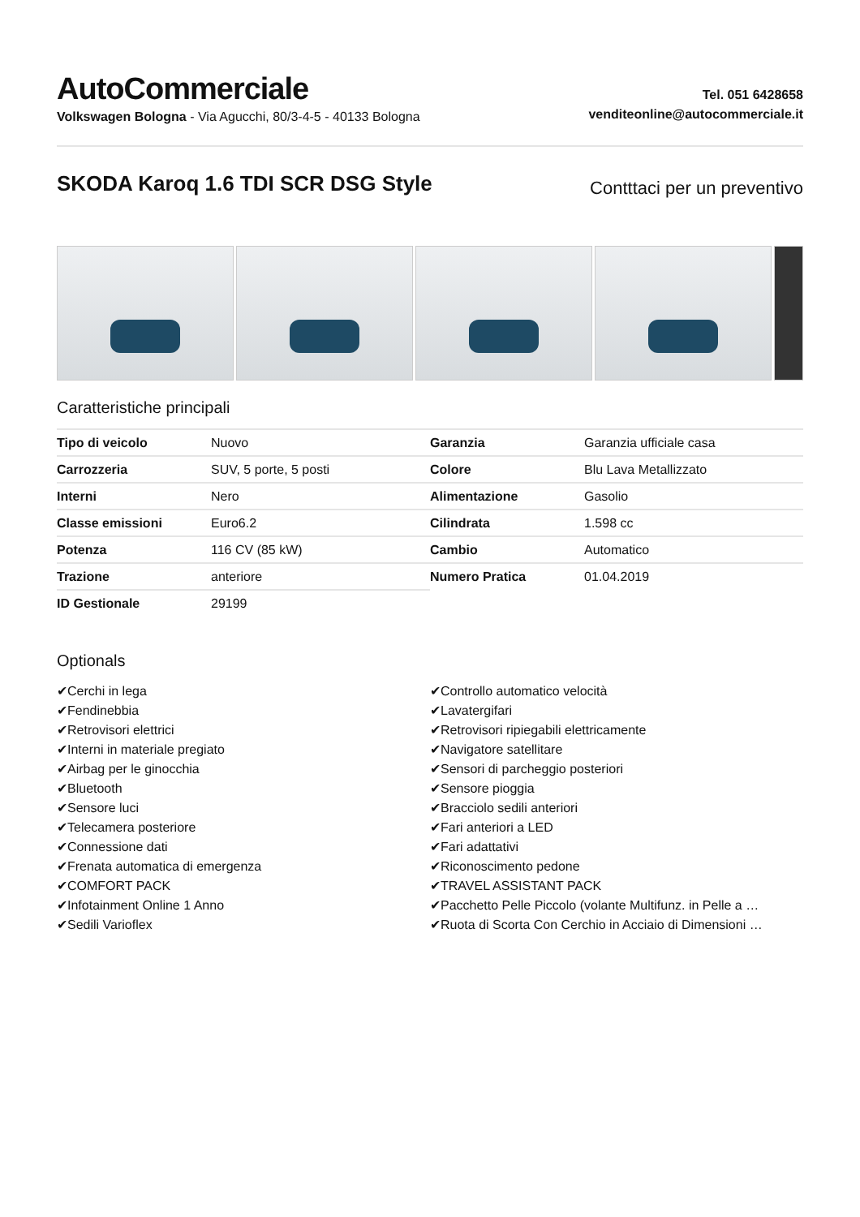AutoCommerciale
Volkswagen Bologna - Via Agucchi, 80/3-4-5 - 40133 Bologna
Tel. 051 6428658
venditeonline@autocommerciale.it
SKODA Karoq 1.6 TDI SCR DSG Style
Contttaci per un preventivo
Caratteristiche principali
| Tipo di veicolo | Nuovo |
| Carrozzeria | SUV, 5 porte, 5 posti |
| Interni | Nero |
| Classe emissioni | Euro6.2 |
| Potenza | 116 CV (85 kW) |
| Trazione | anteriore |
| ID Gestionale | 29199 |
| Garanzia | Garanzia ufficiale casa |
| Colore | Blu Lava Metallizzato |
| Alimentazione | Gasolio |
| Cilindrata | 1.598 cc |
| Cambio | Automatico |
| Numero Pratica | 01.04.2019 |
Optionals
✔Cerchi in lega
✔Fendinebbia
✔Retrovisori elettrici
✔Interni in materiale pregiato
✔Airbag per le ginocchia
✔Bluetooth
✔Sensore luci
✔Telecamera posteriore
✔Connessione dati
✔Frenata automatica di emergenza
✔COMFORT PACK
✔Infotainment Online 1 Anno
✔Sedili Varioflex
✔Controllo automatico velocità
✔Lavatergifari
✔Retrovisori ripiegabili elettricamente
✔Navigatore satellitare
✔Sensori di parcheggio posteriori
✔Sensore pioggia
✔Bracciolo sedili anteriori
✔Fari anteriori a LED
✔Fari adattativi
✔Riconoscimento pedone
✔TRAVEL ASSISTANT PACK
✔Pacchetto Pelle Piccolo (volante Multifunz. in Pelle a …
✔Ruota di Scorta Con Cerchio in Acciaio di Dimensioni …